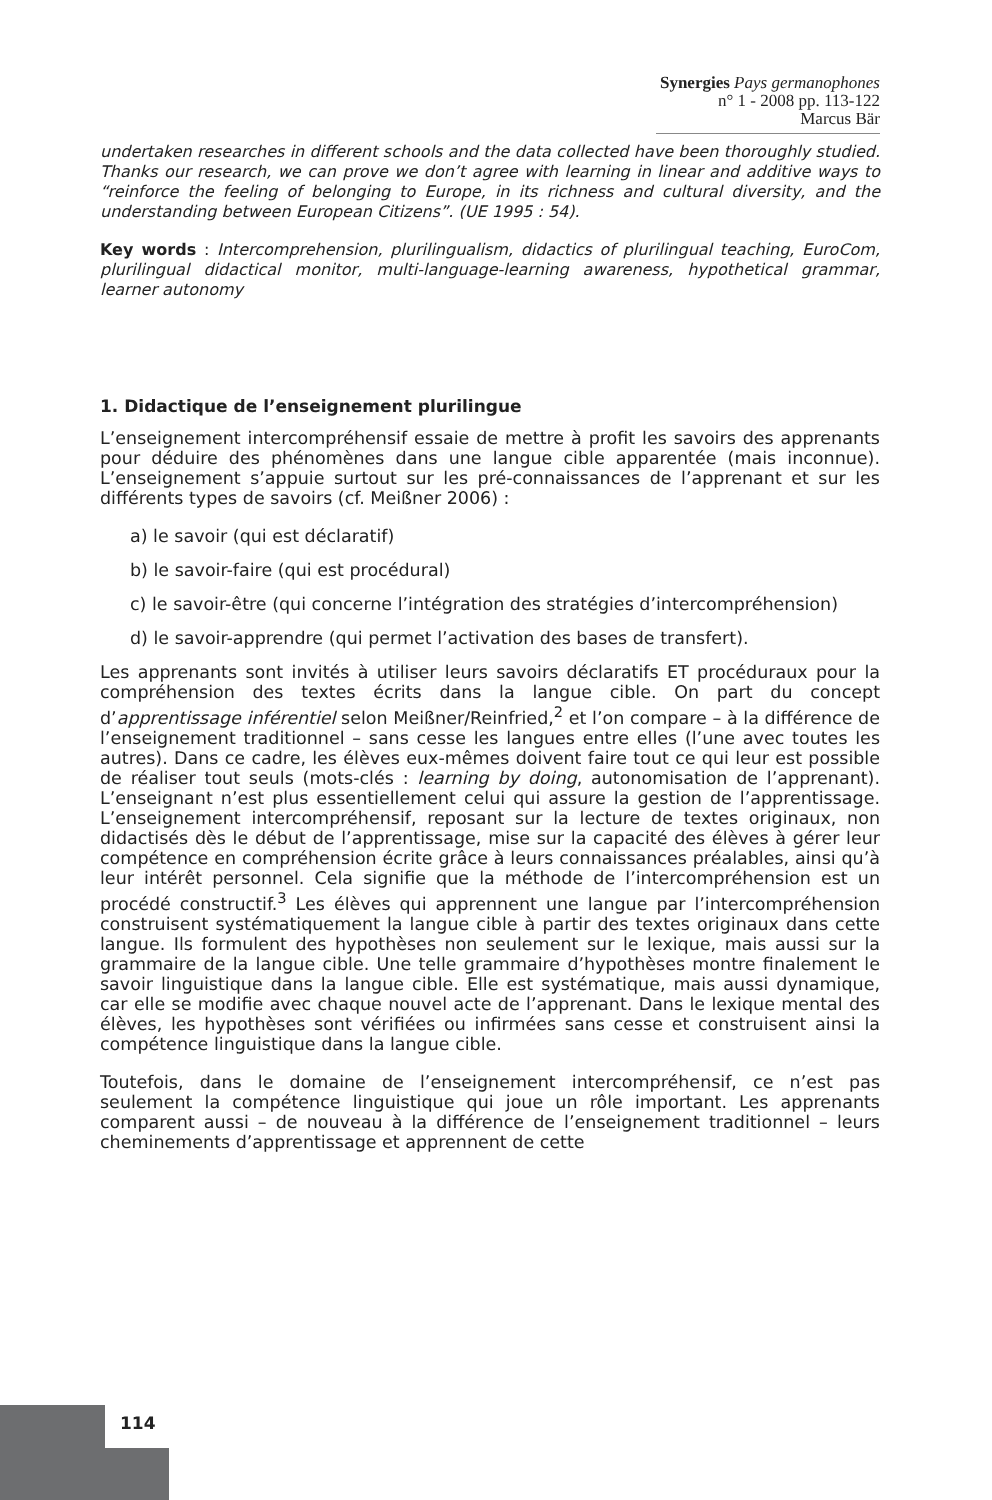Synergies Pays germanophones n° 1 - 2008 pp. 113-122
Marcus Bär
undertaken researches in different schools and the data collected have been thoroughly studied. Thanks our research, we can prove we don’t agree with learning in linear and additive ways to “reinforce the feeling of belonging to Europe, in its richness and cultural diversity, and the understanding between European Citizens”. (UE 1995 : 54).
Key words : Intercomprehension, plurilingualism, didactics of plurilingual teaching, EuroCom, plurilingual didactical monitor, multi-language-learning awareness, hypothetical grammar, learner autonomy
1. Didactique de l’enseignement plurilingue
L’enseignement intercompréhensif essaie de mettre à profit les savoirs des apprenants pour déduire des phénomènes dans une langue cible apparentée (mais inconnue). L’enseignement s’appuie surtout sur les pré-connaissances de l’apprenant et sur les différents types de savoirs (cf. Meißner 2006) :
a) le savoir (qui est déclaratif)
b) le savoir-faire (qui est procédural)
c) le savoir-être (qui concerne l’intégration des stratégies d’intercompréhension)
d) le savoir-apprendre (qui permet l’activation des bases de transfert).
Les apprenants sont invités à utiliser leurs savoirs déclaratifs ET procéduraux pour la compréhension des textes écrits dans la langue cible. On part du concept d’apprentissage inférentiel selon Meißner/Reinfried,<sup>2</sup> et l’on compare – à la différence de l’enseignement traditionnel – sans cesse les langues entre elles (l’une avec toutes les autres). Dans ce cadre, les élèves eux-mêmes doivent faire tout ce qui leur est possible de réaliser tout seuls (mots-clés : learning by doing, autonomisation de l’apprenant). L’enseignant n’est plus essentiellement celui qui assure la gestion de l’apprentissage. L’enseignement intercompréhensif, reposant sur la lecture de textes originaux, non didactisés dès le début de l’apprentissage, mise sur la capacité des élèves à gérer leur compétence en compréhension écrite grâce à leurs connaissances préalables, ainsi qu’à leur intérêt personnel. Cela signifie que la méthode de l’intercompréhension est un procédé constructif.<sup>3</sup> Les élèves qui apprennent une langue par l’intercompréhension construisent systématiquement la langue cible à partir des textes originaux dans cette langue. Ils formulent des hypothèses non seulement sur le lexique, mais aussi sur la grammaire de la langue cible. Une telle grammaire d’hypothèses montre finalement le savoir linguistique dans la langue cible. Elle est systématique, mais aussi dynamique, car elle se modifie avec chaque nouvel acte de l’apprenant. Dans le lexique mental des élèves, les hypothèses sont vérifiées ou infirmées sans cesse et construisent ainsi la compétence linguistique dans la langue cible.
Toutefois, dans le domaine de l’enseignement intercompréhensif, ce n’est pas seulement la compétence linguistique qui joue un rôle important. Les apprenants comparent aussi – de nouveau à la différence de l’enseignement traditionnel – leurs cheminements d’apprentissage et apprennent de cette
114